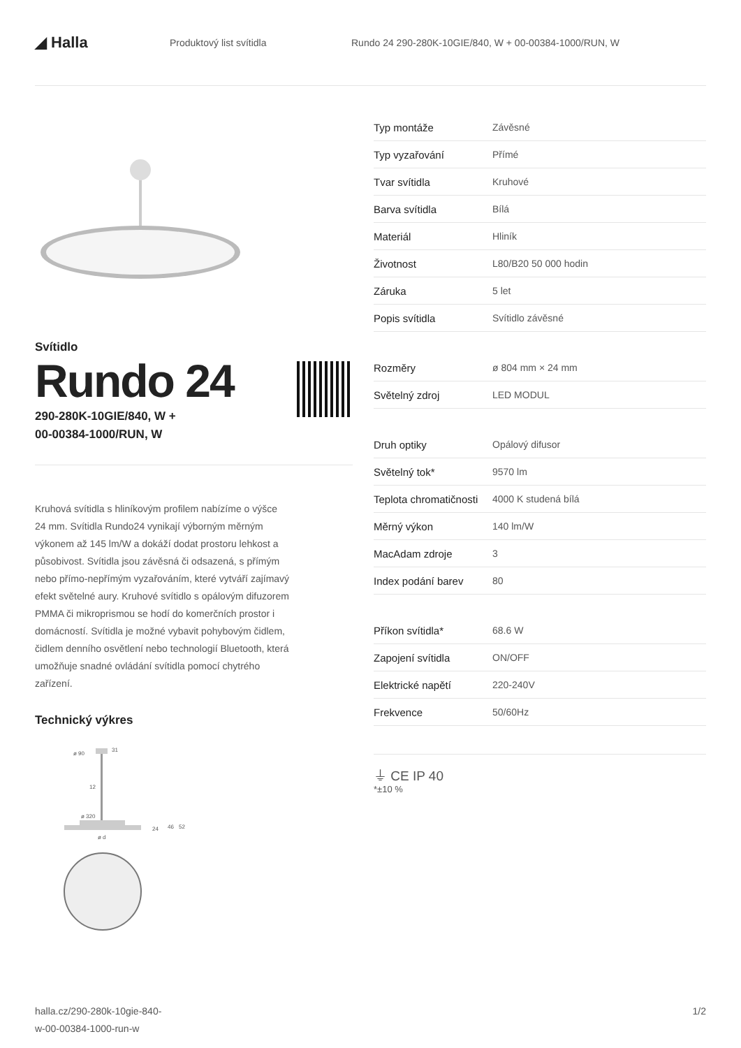◢ Halla
Produktový list svítidla
Rundo 24 290-280K-10GIE/840, W + 00-00384-1000/RUN, W
Svítidlo
Rundo 24
290-280K-10GIE/840, W +
00-00384-1000/RUN, W
Kruhová svítidla s hliníkovým profilem nabízíme o výšce 24 mm. Svítidla Rundo24 vynikají výborným měrným výkonem až 145 lm/W a dokáží dodat prostoru lehkost a působivost. Svítidla jsou závěsná či odsazená, s přímým nebo přímo-nepřímým vyzařováním, které vytváří zajímavý efekt světelné aury. Kruhové svítidlo s opálovým difuzorem PMMA či mikroprismou se hodí do komerčních prostor i domácností. Svítidla je možné vybavit pohybovým čidlem, čidlem denního osvětlení nebo technologií Bluetooth, která umožňuje snadné ovládání svítidla pomocí chytrého zařízení.
Technický výkres
ø 90
31
12
ø 320
24
46
52
ø d
| Typ montáže | Závěsné |
| Typ vyzařování | Přímé |
| Tvar svítidla | Kruhové |
| Barva svítidla | Bílá |
| Materiál | Hliník |
| Životnost | L80/B20 50 000 hodin |
| Záruka | 5 let |
| Popis svítidla | Svítidlo závěsné |
| Rozměry | ø 804 mm × 24 mm |
| Světelný zdroj | LED MODUL |
| Druh optiky | Opálový difusor |
| Světelný tok* | 9570 lm |
| Teplota chromatičnosti | 4000 K studená bílá |
| Měrný výkon | 140 lm/W |
| MacAdam zdroje | 3 |
| Index podání barev | 80 |
| Příkon svítidla* | 68.6 W |
| Zapojení svítidla | ON/OFF |
| Elektrické napětí | 220-240V |
| Frekvence | 50/60Hz |
⏚ CE IP 40
*±10 %
halla.cz/290-280k-10gie-840-
w-00-00384-1000-run-w
1/2